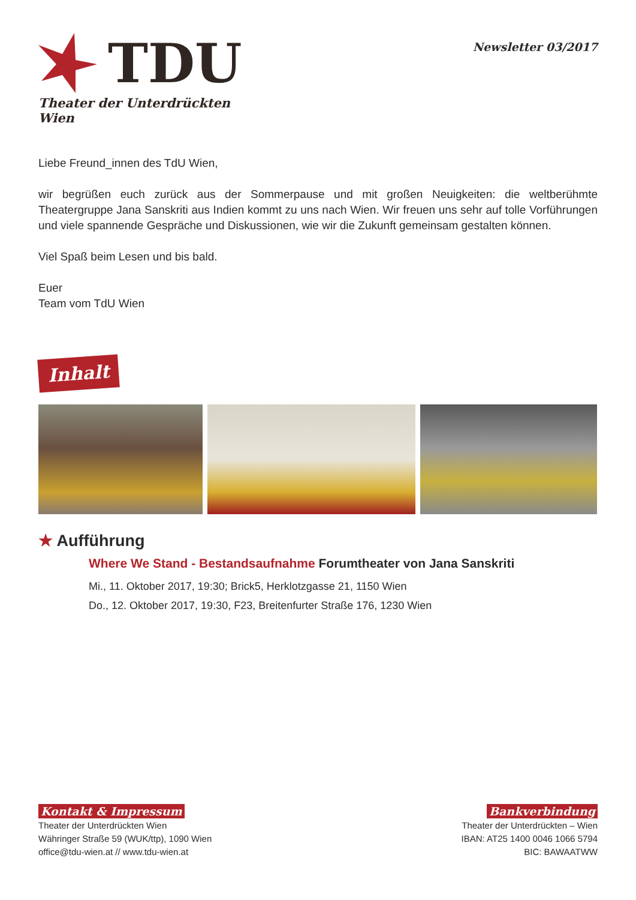TDU
Theater der Unterdrückten Wien
Newsletter 03/2017
Liebe Freund_innen des TdU Wien,
wir begrüßen euch zurück aus der Sommerpause und mit großen Neuigkeiten: die weltberühmte Theatergruppe Jana Sanskriti aus Indien kommt zu uns nach Wien. Wir freuen uns sehr auf tolle Vorführungen und viele spannende Gespräche und Diskussionen, wie wir die Zukunft gemeinsam gestalten können.
Viel Spaß beim Lesen und bis bald.
Euer
Team vom TdU Wien
Inhalt
★ Aufführung
Where We Stand - Bestandsaufnahme Forumtheater von Jana Sanskriti
Mi., 11. Oktober 2017, 19:30; Brick5, Herklotzgasse 21, 1150 Wien
Do., 12. Oktober 2017, 19:30, F23, Breitenfurter Straße 176, 1230 Wien
Kontakt & Impressum
Theater der Unterdrückten Wien
Währinger Straße 59 (WUK/ttp), 1090 Wien
office@tdu-wien.at // www.tdu-wien.at
Bankverbindung
Theater der Unterdrückten – Wien
IBAN: AT25 1400 0046 1066 5794
BIC: BAWAATWW